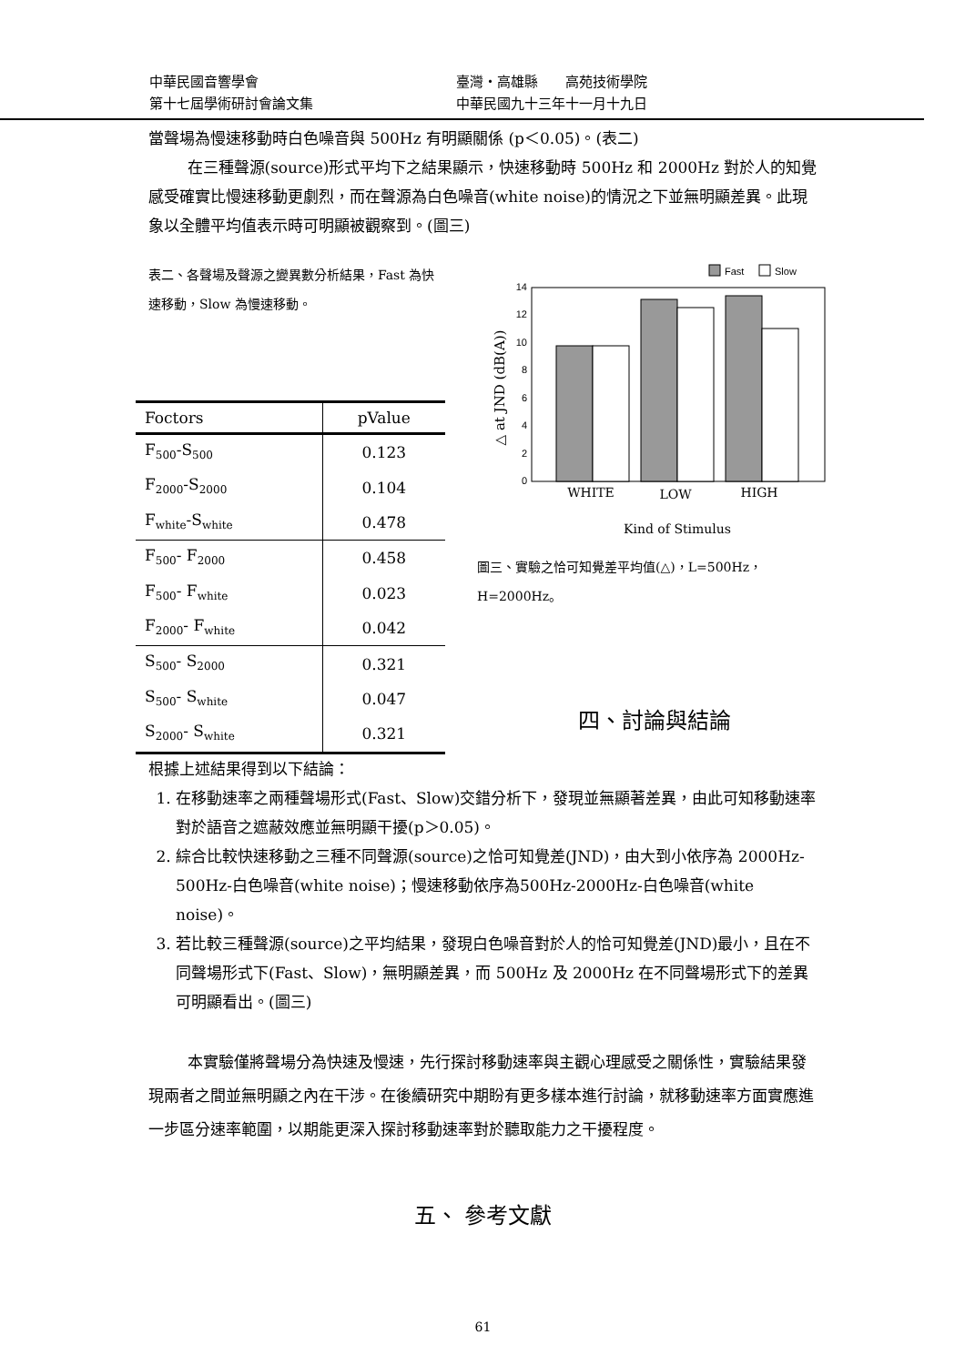| 中華民國音響學會 | 臺灣・高雄縣 高苑技術學院 |
| 第十七屆學術研討會論文集 | 中華民國九十三年十一月十九日 |
當聲場為慢速移動時白色噪音與 500Hz 有明顯關係 (p＜0.05)。(表二)
在三種聲源(source)形式平均下之結果顯示，快速移動時 500Hz 和 2000Hz 對於人的知覺感受確實比慢速移動更劇烈，而在聲源為白色噪音(white noise)的情況之下並無明顯差異。此現象以全體平均值表示時可明顯被觀察到。(圖三)
表二、各聲場及聲源之變異數分析結果，Fast 為快速移動，Slow 為慢速移動。
| Foctors | pValue |
| --- | --- |
| F<sub>500</sub>-S<sub>500</sub> | 0.123 |
| F<sub>2000</sub>-S<sub>2000</sub> | 0.104 |
| F<sub>white</sub>-S<sub>white</sub> | 0.478 |
| F<sub>500</sub>- F<sub>2000</sub> | 0.458 |
| F<sub>500</sub>- F<sub>white</sub> | 0.023 |
| F<sub>2000</sub>- F<sub>white</sub> | 0.042 |
| S<sub>500</sub>- S<sub>2000</sub> | 0.321 |
| S<sub>500</sub>- S<sub>white</sub> | 0.047 |
| S<sub>2000</sub>- S<sub>white</sub> | 0.321 |
Fast
Slow
0
2
4
6
8
10
12
14
WHITE
LOW
HIGH
Kind of Stimulus
△ at JND (dB(A))
圖三、實驗之恰可知覺差平均值(△)，L=500Hz，H=2000Hz。
四、討論與結論
根據上述結果得到以下結論：
1. 在移動速率之兩種聲場形式(Fast、Slow)交錯分析下，發現並無顯著差異，由此可知移動速率對於語音之遮蔽效應並無明顯干擾(p＞0.05)。
2. 綜合比較快速移動之三種不同聲源(source)之恰可知覺差(JND)，由大到小依序為 2000Hz-500Hz-白色噪音(white noise)；慢速移動依序為500Hz-2000Hz-白色噪音(white noise)。
3. 若比較三種聲源(source)之平均結果，發現白色噪音對於人的恰可知覺差(JND)最小，且在不同聲場形式下(Fast、Slow)，無明顯差異，而 500Hz 及 2000Hz 在不同聲場形式下的差異可明顯看出。(圖三)
本實驗僅將聲場分為快速及慢速，先行探討移動速率與主觀心理感受之關係性，實驗結果發現兩者之間並無明顯之內在干涉。在後續研究中期盼有更多樣本進行討論，就移動速率方面實應進一步區分速率範圍，以期能更深入探討移動速率對於聽取能力之干擾程度。
五、 參考文獻
61